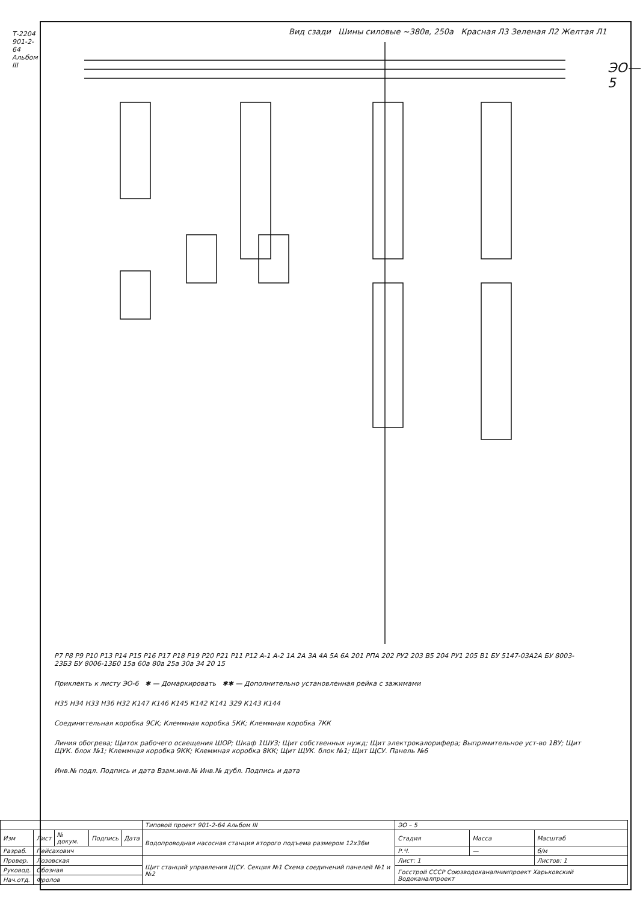Т-2204 901-2-64 Альбом III
ЭО—5
Вид сзади Шины силовые ~380в, 250а Красная Л3 Зеленая Л2 Желтая Л1
Р7 Р8 Р9 Р10 Р13 Р14 Р15 Р16 Р17 Р18 Р19 Р20 Р21 Р11 Р12 А-1 А-2 1А 2А 3А 4А 5А 6А 201 РПА 202 РУ2 203 В5 204 РУ1 205 В1 БУ 5147-03А2А БУ 8003-23Б3 БУ 8006-13Б0 15а 60а 80а 25а 30а 34 20 15
Приклеить к листу ЭО-6 ✱ — Домаркировать ✱✱ — Дополнительно установленная рейка с зажимами
Н35 Н34 Н33 Н36 Н32 К147 К146 К145 К142 К141 329 К143 К144
Соединительная коробка 9СК; Клеммная коробка 5КК; Клеммная коробка 7КК
Линия обогрева; Щиток рабочего освещения ШОР; Шкаф 1ШУЗ; Щит собственных нужд; Щит электрокалориферa; Выпрямительное уст-во 1ВУ; Щит ЩУК. блок №1; Клеммная коробка 9КК; Клеммная коробка 8КК; Щит ЩУК. блок №1; Щит ЩСУ. Панель №6
Инв.№ подл. Подпись и дата Взам.инв.№ Инв.№ дубл. Подпись и дата
| | | | | | Типовой проект 901-2-64 Альбом III | ЭО – 5 | | |
| Изм | Лист | № докум. | Подпись | Дата | Водопроводная насосная станция второго подъема размером 12х36м | Стадия | Масса | Масштаб |
| Разраб. | Пейсахович | | | | | Р.Ч. | — | б/м |
| Провер. | Лозовская | | | | Щит станций управления ЩСУ. Секция №1 Схема соединений панелей №1 и №2 | Лист: 1 | | Листов: 1 |
| Руковод. | Обозная | | | | | Госстрой СССР Союзводоканалниипроект Харьковский Водоканалпроект | | |
| Нач.отд. | Фролов | | | | | | | |